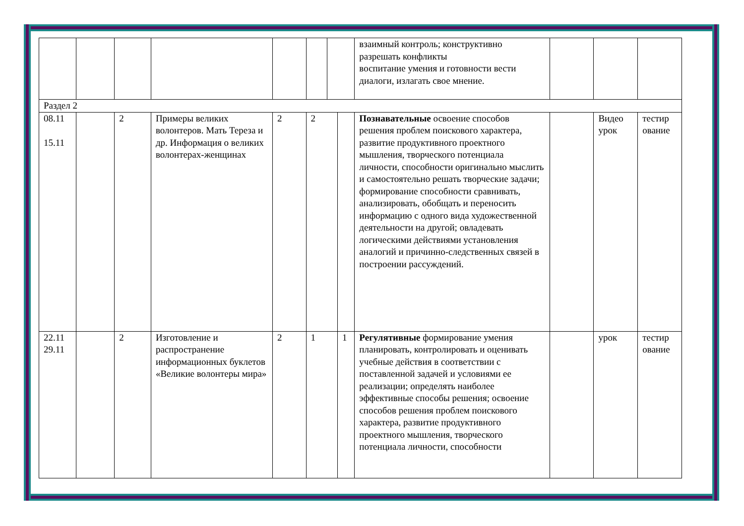| | | | | | | | | взаимный контроль; конструктивно разрешать конфликты воспитание умения и готовности вести диалоги, излагать свое мнение. | | | |
| Раздел 2 | | | | | | | | | | | |
| 08.11 15.11 | | 2 | Примеры великих волонтеров. Мать Тереза и др. Информация о великих волонтерах-женщинах | 2 | 2 | | | Познавательные освоение способов решения проблем поискового характера, развитие продуктивного проектного мышления, творческого потенциала личности, способности оригинально мыслить и самостоятельно решать творческие задачи; формирование способности сравнивать, анализировать, обобщать и переносить информацию с одного вида художественной деятельности на другой; овладевать логическими действиями установления аналогий и причинно-следственных связей в построении рассуждений. | | Видео урок | тестир ование |
| 22.11 29.11 | | 2 | Изготовление и распространение информационных буклетов «Великие волонтеры мира» | 2 | 1 | | 1 | Регулятивные формирование умения планировать, контролировать и оценивать учебные действия в соответствии с поставленной задачей и условиями ее реализации; определять наиболее эффективные способы решения; освоение способов решения проблем поискового характера, развитие продуктивного проектного мышления, творческого потенциала личности, способности | | урок | тестир ование |